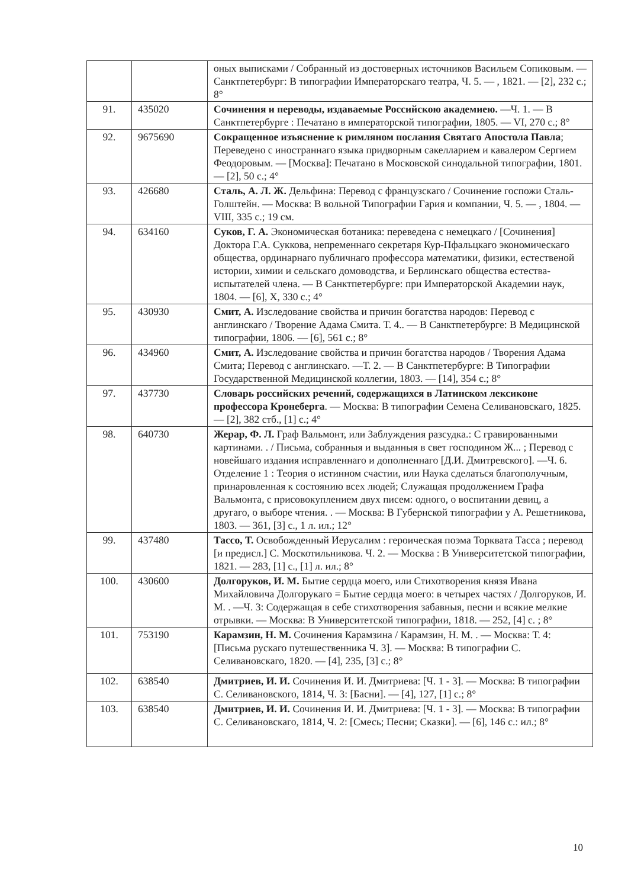| | | оных выписками / Собранный из достоверных источников Васильем Сопиковым. — Санктпетербург: В типографии Императорскаго театра, Ч. 5. — , 1821. — [2], 232 с.; 8° |
| 91. | 435020 | Сочинения и переводы, издаваемые Российскою академиею. —Ч. 1. — В Санктпетербурге : Печатано в императорской типографии, 1805. — VI, 270 с.; 8° |
| 92. | 9675690 | Сокращенное изъяснение к римляном послания Святаго Апостола Павла ; Переведено с иностраннаго языка придворным сакелларием и кавалером Сергием Феодоровым. — [Москва]: Печатано в Московской синодальной типографии, 1801. — [2], 50 с.; 4° |
| 93. | 426680 | Сталь, А. Л. Ж. Дельфина: Перевод с французскаго / Сочинение госпожи Сталь-Голштейн. — Москва: В вольной Типографии Гария и компании, Ч. 5. — , 1804. — VIII, 335 с.; 19 см. |
| 94. | 634160 | Суков, Г. А. Экономическая ботаника: переведена с немецкаго / [Сочинения] Доктора Г.А. Суккова, непременнаго секретаря Кур-Пфальцкаго экономическаго общества, ординарнаго публичнаго профессора математики, физики, естественой истории, химии и сельскаго домоводства, и Берлинскаго общества естества-испытателей члена. — В Санктпетербурге: при Императорской Академии наук, 1804. — [6], X, 330 с.; 4° |
| 95. | 430930 | Смит, А. Изследование свойства и причин богатства народов: Перевод с англинскаго / Творение Адама Смита. Т. 4.. — В Санктпетербурге: В Медицинской типографии, 1806. — [6], 561 с.; 8° |
| 96. | 434960 | Смит, А. Изследование свойства и причин богатства народов / Творения Адама Смита; Перевод с англинскаго. —Т. 2. — В Санктпетербурге: В Типографии Государственной Медицинской коллегии, 1803. — [14], 354 с.; 8° |
| 97. | 437730 | Словарь российских речений, содержащихся в Латинском лексиконе профессора Кронеберга . — Москва: В типографии Семена Селивановскаго, 1825. — [2], 382 стб., [1] с.; 4° |
| 98. | 640730 | Жерар, Ф. Л. Граф Вальмонт, или Заблуждения разсудка.: С гравированными картинами. . / Письма, собранныя и выданныя в свет господином Ж... ; Перевод с новейшаго издания исправленнаго и дополненнаго [Д.И. Дмитревского]. —Ч. 6. Отделение 1 : Теория о истинном счастии, или Наука сделаться благополучным, принаровленная к состоянию всех людей; Служащая продолжением Графа Вальмонта, с присовокуплением двух писем: одного, о воспитании девиц, а другаго, о выборе чтения. . — Москва: В Губернской типографии у А. Решетникова, 1803. — 361, [3] с., 1 л. ил.; 12° |
| 99. | 437480 | Тассо, Т. Освобожденный Иерусалим : героическая поэма Торквата Тасса ; перевод [и предисл.] С. Москотильникова. Ч. 2. — Москва : В Университетской типографии, 1821. — 283, [1] с., [1] л. ил.; 8° |
| 100. | 430600 | Долгоруков, И. М. Бытие сердца моего, или Стихотворения князя Ивана Михайловича Долгорукаго = Бытие сердца моего: в четырех частях / Долгоруков, И. М. . —Ч. 3: Содержащая в себе стихотворения забавныя, песни и всякие мелкие отрывки. — Москва: В Университетской типографии, 1818. — 252, [4] с. ; 8° |
| 101. | 753190 | Карамзин, Н. М. Сочинения Карамзина / Карамзин, Н. М. . — Москва: Т. 4: [Письма рускаго путешественника Ч. 3]. — Москва: В типографии С. Селивановскаго, 1820. — [4], 235, [3] с.; 8° |
| 102. | 638540 | Дмитриев, И. И. Сочинения И. И. Дмитриева: [Ч. 1 - 3]. — Москва: В типографии С. Селивановского, 1814, Ч. 3: [Басни]. — [4], 127, [1] с.; 8° |
| 103. | 638540 | Дмитриев, И. И. Сочинения И. И. Дмитриева: [Ч. 1 - 3]. — Москва: В типографии С. Селивановскаго, 1814, Ч. 2: [Смесь; Песни; Сказки]. — [6], 146 с.: ил.; 8° |
10